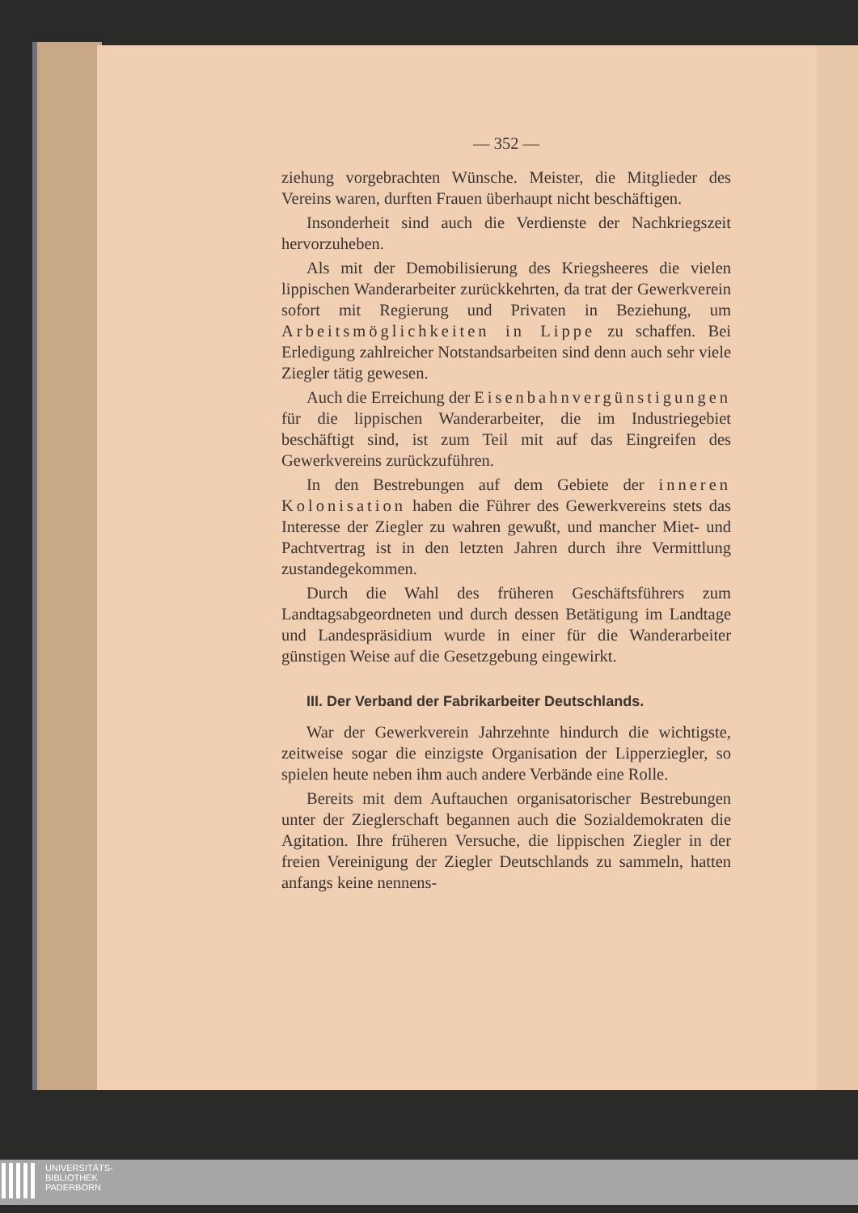— 352 —
ziehung vorgebrachten Wünsche. Meister, die Mitglieder des Vereins waren, durften Frauen überhaupt nicht beschäftigen.
Insonderheit sind auch die Verdienste der Nachkriegszeit hervorzuheben.
Als mit der Demobilisierung des Kriegsheeres die vielen lippischen Wanderarbeiter zurückkehrten, da trat der Gewerkverein sofort mit Regierung und Privaten in Beziehung, um Arbeitsmöglichkeiten in Lippe zu schaffen. Bei Erledigung zahlreicher Notstandsarbeiten sind denn auch sehr viele Ziegler tätig gewesen.
Auch die Erreichung der Eisenbahnvergünstigungen für die lippischen Wanderarbeiter, die im Industriegebiet beschäftigt sind, ist zum Teil mit auf das Eingreifen des Gewerkvereins zurückzuführen.
In den Bestrebungen auf dem Gebiete der inneren Kolonisation haben die Führer des Gewerkvereins stets das Interesse der Ziegler zu wahren gewußt, und mancher Miet- und Pachtvertrag ist in den letzten Jahren durch ihre Vermittlung zustandegekommen.
Durch die Wahl des früheren Geschäftsführers zum Landtagsabgeordneten und durch dessen Betätigung im Landtage und Landespräsidium wurde in einer für die Wanderarbeiter günstigen Weise auf die Gesetzgebung eingewirkt.
III. Der Verband der Fabrikarbeiter Deutschlands.
War der Gewerkverein Jahrzehnte hindurch die wichtigste, zeitweise sogar die einzigste Organisation der Lipperziegler, so spielen heute neben ihm auch andere Verbände eine Rolle.
Bereits mit dem Auftauchen organisatorischer Bestrebungen unter der Zieglerschaft begannen auch die Sozialdemokraten die Agitation. Ihre früheren Versuche, die lippischen Ziegler in der freien Vereinigung der Ziegler Deutschlands zu sammeln, hatten anfangs keine nennens-
UNIVERSITÄTS-
BIBLIOTHEK
PADERBORN